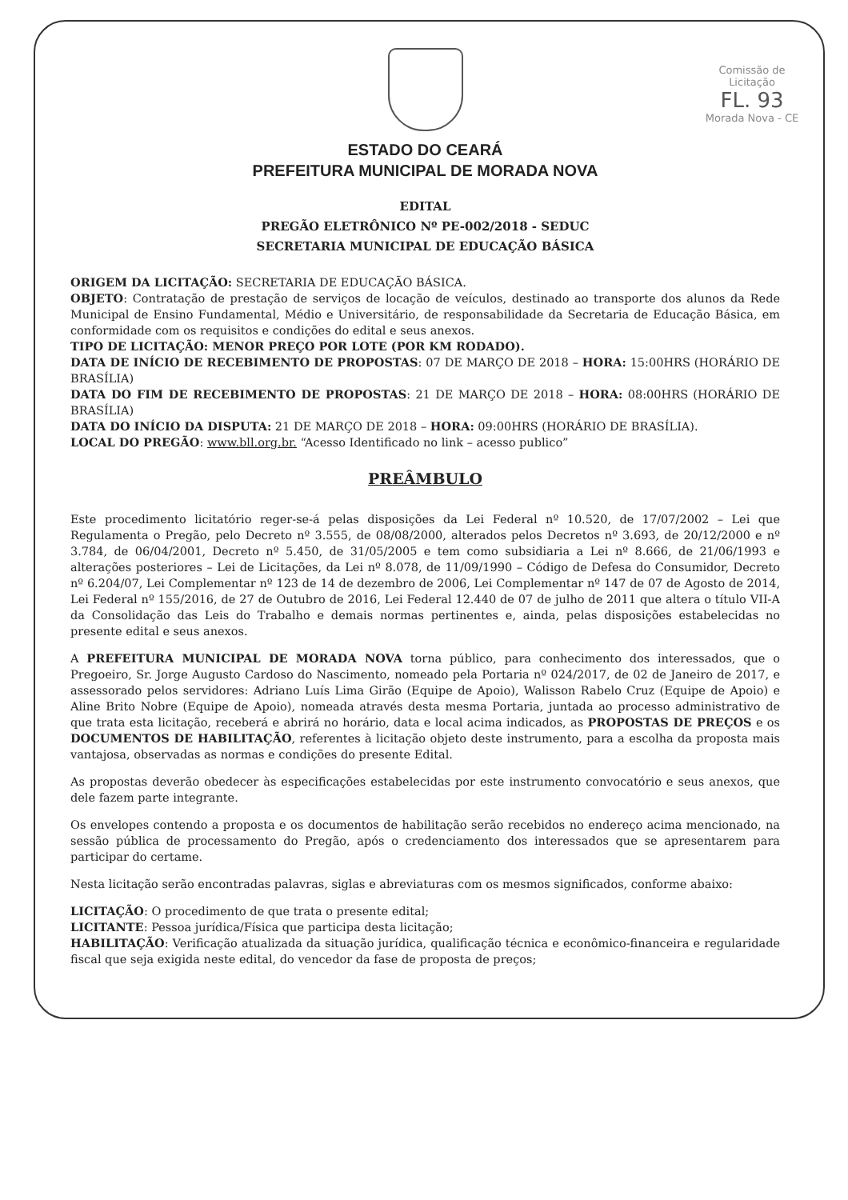Comissão de Licitação
FL. 93
Morada Nova - CE
ESTADO DO CEARÁ
PREFEITURA MUNICIPAL DE MORADA NOVA
EDITAL
PREGÃO ELETRÔNICO Nº PE-002/2018 - SEDUC
SECRETARIA MUNICIPAL DE EDUCAÇÃO BÁSICA
ORIGEM DA LICITAÇÃO: SECRETARIA DE EDUCAÇÃO BÁSICA.
OBJETO: Contratação de prestação de serviços de locação de veículos, destinado ao transporte dos alunos da Rede Municipal de Ensino Fundamental, Médio e Universitário, de responsabilidade da Secretaria de Educação Básica, em conformidade com os requisitos e condições do edital e seus anexos.
TIPO DE LICITAÇÃO: MENOR PREÇO POR LOTE (POR KM RODADO).
DATA DE INÍCIO DE RECEBIMENTO DE PROPOSTAS: 07 DE MARÇO DE 2018 – HORA: 15:00HRS (HORÁRIO DE BRASÍLIA)
DATA DO FIM DE RECEBIMENTO DE PROPOSTAS: 21 DE MARÇO DE 2018 – HORA: 08:00HRS (HORÁRIO DE BRASÍLIA)
DATA DO INÍCIO DA DISPUTA: 21 DE MARÇO DE 2018 – HORA: 09:00HRS (HORÁRIO DE BRASÍLIA).
LOCAL DO PREGÃO: www.bll.org.br. “Acesso Identificado no link – acesso publico”
PREÂMBULO
Este procedimento licitatório reger-se-á pelas disposições da Lei Federal nº 10.520, de 17/07/2002 – Lei que Regulamenta o Pregão, pelo Decreto nº 3.555, de 08/08/2000, alterados pelos Decretos nº 3.693, de 20/12/2000 e nº 3.784, de 06/04/2001, Decreto nº 5.450, de 31/05/2005 e tem como subsidiaria a Lei nº 8.666, de 21/06/1993 e alterações posteriores – Lei de Licitações, da Lei nº 8.078, de 11/09/1990 – Código de Defesa do Consumidor, Decreto nº 6.204/07, Lei Complementar nº 123 de 14 de dezembro de 2006, Lei Complementar nº 147 de 07 de Agosto de 2014, Lei Federal nº 155/2016, de 27 de Outubro de 2016, Lei Federal 12.440 de 07 de julho de 2011 que altera o título VII-A da Consolidação das Leis do Trabalho e demais normas pertinentes e, ainda, pelas disposições estabelecidas no presente edital e seus anexos.
A PREFEITURA MUNICIPAL DE MORADA NOVA torna público, para conhecimento dos interessados, que o Pregoeiro, Sr. Jorge Augusto Cardoso do Nascimento, nomeado pela Portaria nº 024/2017, de 02 de Janeiro de 2017, e assessorado pelos servidores: Adriano Luís Lima Girão (Equipe de Apoio), Walisson Rabelo Cruz (Equipe de Apoio) e Aline Brito Nobre (Equipe de Apoio), nomeada através desta mesma Portaria, juntada ao processo administrativo de que trata esta licitação, receberá e abrirá no horário, data e local acima indicados, as PROPOSTAS DE PREÇOS e os DOCUMENTOS DE HABILITAÇÃO, referentes à licitação objeto deste instrumento, para a escolha da proposta mais vantajosa, observadas as normas e condições do presente Edital.
As propostas deverão obedecer às especificações estabelecidas por este instrumento convocatório e seus anexos, que dele fazem parte integrante.
Os envelopes contendo a proposta e os documentos de habilitação serão recebidos no endereço acima mencionado, na sessão pública de processamento do Pregão, após o credenciamento dos interessados que se apresentarem para participar do certame.
Nesta licitação serão encontradas palavras, siglas e abreviaturas com os mesmos significados, conforme abaixo:
LICITAÇÃO: O procedimento de que trata o presente edital;
LICITANTE: Pessoa jurídica/Física que participa desta licitação;
HABILITAÇÃO: Verificação atualizada da situação jurídica, qualificação técnica e econômico-financeira e regularidade fiscal que seja exigida neste edital, do vencedor da fase de proposta de preços;